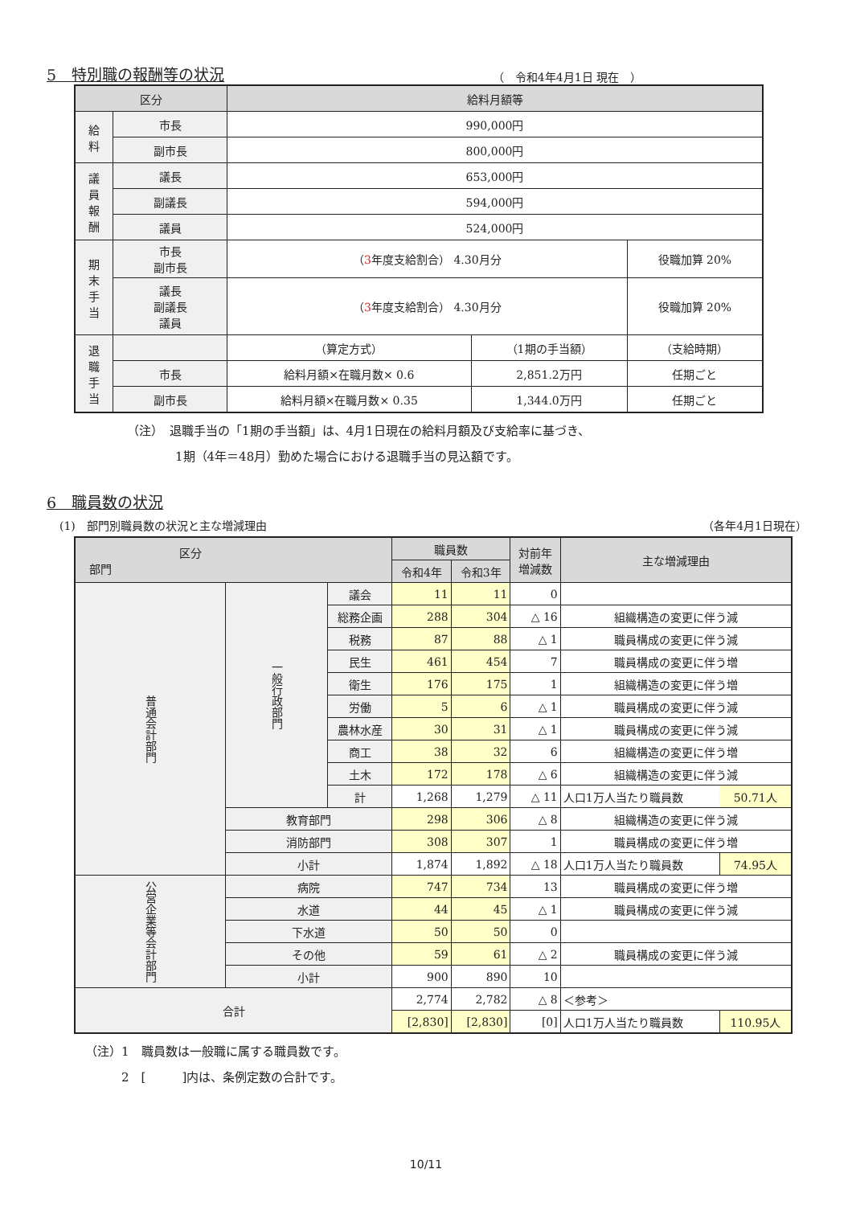5　特別職の報酬等の状況
（　令和4年4月1日 現在　）
| 区分 | | 給料月額等 | | |
| --- | --- | --- | --- | --- |
| 給 料 | 市長 | 990,000円 | | |
| | 副市長 | 800,000円 | | |
| 議 員 報 酬 | 議長 | 653,000円 | | |
| | 副議長 | 594,000円 | | |
| | 議員 | 524,000円 | | |
| 期 末 手 当 | 市長 副市長 | （ 3 年度支給割合） 4.30月分 | | 役職加算 20% |
| | 議長 副議長 議員 | （ 3 年度支給割合） 4.30月分 | | 役職加算 20% |
| 退 職 手 当 | | （算定方式） | （1期の手当額） | （支給時期） |
| | 市長 | 給料月額×在職月数× 0.6 | 2,851.2万円 | 任期ごと |
| | 副市長 | 給料月額×在職月数× 0.35 | 1,344.0万円 | 任期ごと |
（注）　退職手当の「1期の手当額」は、4月1日現在の給料月額及び支給率に基づき、
　　　　1期（4年＝48月）勤めた場合における退職手当の見込額です。
6　職員数の状況
(1)　部門別職員数の状況と主な増減理由 （各年4月1日現在）
| 区分 部門 | | | 職員数 | | 対前年 増減数 | 主な増減理由 | |
| --- | --- | --- | --- | --- | --- | --- | --- |
| | | | 令和4年 | 令和3年 | | | |
| 普通会計部門 | 一般行政部門 | 議会 | 11 | 11 | 0 | | |
| | | 総務企画 | 288 | 304 | △ 16 | 組織構造の変更に伴う減 | |
| | | 税務 | 87 | 88 | △ 1 | 職員構成の変更に伴う減 | |
| | | 民生 | 461 | 454 | 7 | 職員構成の変更に伴う増 | |
| | | 衛生 | 176 | 175 | 1 | 組織構造の変更に伴う増 | |
| | | 労働 | 5 | 6 | △ 1 | 職員構成の変更に伴う減 | |
| | | 農林水産 | 30 | 31 | △ 1 | 職員構成の変更に伴う減 | |
| | | 商工 | 38 | 32 | 6 | 組織構造の変更に伴う増 | |
| | | 土木 | 172 | 178 | △ 6 | 組織構造の変更に伴う減 | |
| | | 計 | 1,268 | 1,279 | △ 11 | 人口1万人当たり職員数 | 50.71人 |
| | 教育部門 | | 298 | 306 | △ 8 | 組織構造の変更に伴う減 | |
| | 消防部門 | | 308 | 307 | 1 | 職員構成の変更に伴う増 | |
| | 小計 | | 1,874 | 1,892 | △ 18 | 人口1万人当たり職員数 | 74.95人 |
| 公営企業等会計部門 | 病院 | | 747 | 734 | 13 | 職員構成の変更に伴う増 | |
| | 水道 | | 44 | 45 | △ 1 | 職員構成の変更に伴う減 | |
| | 下水道 | | 50 | 50 | 0 | | |
| | その他 | | 59 | 61 | △ 2 | 職員構成の変更に伴う減 | |
| | 小計 | | 900 | 890 | 10 | | |
| 合計 | | | 2,774 | 2,782 | △ 8 | ＜参考＞ | |
| | | | [2,830] | [2,830] | [0] | 人口1万人当たり職員数 | 110.95人 |
（注）1　職員数は一般職に属する職員数です。
　　　2　[　　　]内は、条例定数の合計です。
10/11